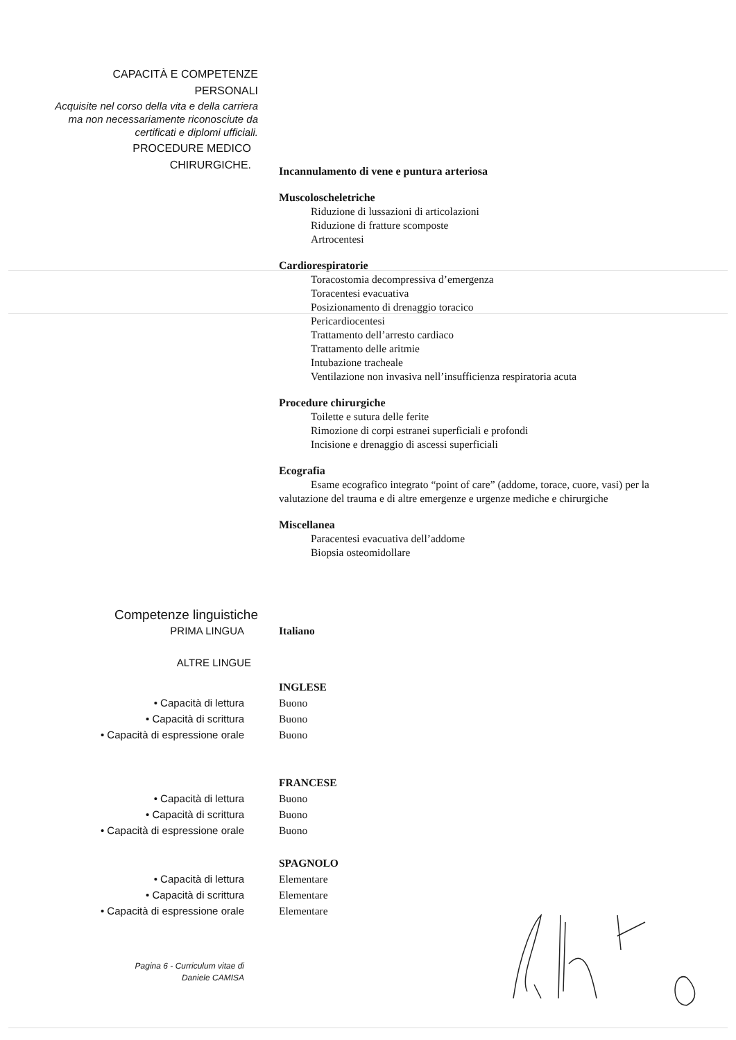CAPACITÀ E COMPETENZE
PERSONALI
Acquisite nel corso della vita e della carriera
ma non necessariamente riconosciute da
certificati e diplomi ufficiali.
PROCEDURE MEDICO
CHIRURGICHE.
Incannulamento di vene e puntura arteriosa
Muscoloscheletriche
Riduzione di lussazioni di articolazioni
Riduzione di fratture scomposte
Artrocentesi
Cardiorespiratorie
Toracostomia decompressiva d’emergenza
Toracentesi evacuativa
Posizionamento di drenaggio toracico
Pericardiocentesi
Trattamento dell’arresto cardiaco
Trattamento delle aritmie
Intubazione tracheale
Ventilazione non invasiva nell’insufficienza respiratoria acuta
Procedure chirurgiche
Toilette e sutura delle ferite
Rimozione di corpi estranei superficiali e profondi
Incisione e drenaggio di ascessi superficiali
Ecografia
Esame ecografico integrato “point of care” (addome, torace, cuore, vasi) per la valutazione del trauma e di altre emergenze e urgenze mediche e chirurgiche
Miscellanea
Paracentesi evacuativa dell’addome
Biopsia osteomidollare
Competenze linguistiche
PRIMA LINGUA
Italiano
ALTRE LINGUE
• Capacità di lettura
• Capacità di scrittura
• Capacità di espressione orale
INGLESE
Buono
Buono
Buono
• Capacità di lettura
• Capacità di scrittura
• Capacità di espressione orale
FRANCESE
Buono
Buono
Buono
• Capacità di lettura
• Capacità di scrittura
• Capacità di espressione orale
SPAGNOLO
Elementare
Elementare
Elementare
Pagina 6 - Curriculum vitae di
Daniele CAMISA